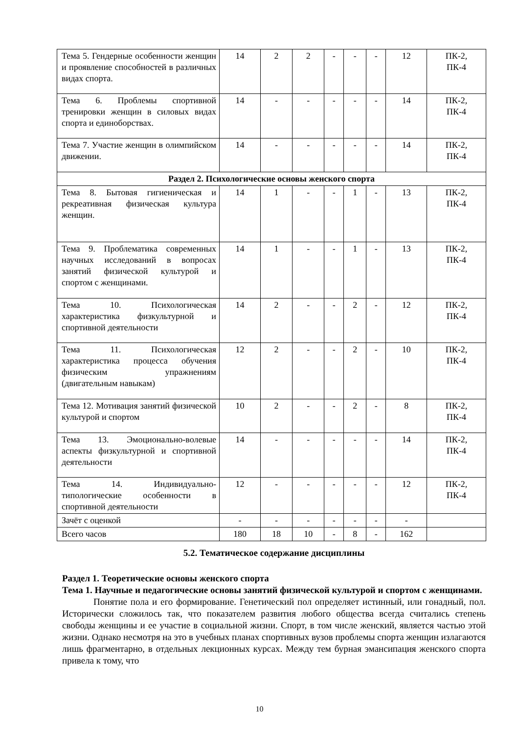| Тема 5. Гендерные особенности женщин и проявление способностей в различных видах спорта. | 14 | 2 | 2 | - | - | - | 12 | ПК-2, ПК-4 |
| Тема 6. Проблемы спортивной тренировки женщин в силовых видах спорта и единоборствах. | 14 | - | - | - | - | - | 14 | ПК-2, ПК-4 |
| Тема 7. Участие женщин в олимпийском движении. | 14 | - | - | - | - | - | 14 | ПК-2, ПК-4 |
| Раздел 2. Психологические основы женского спорта | | | | | | | | |
| Тема 8. Бытовая гигиеническая и рекреативная физическая культура женщин. | 14 | 1 | - | - | 1 | - | 13 | ПК-2, ПК-4 |
| Тема 9. Проблематика современных научных исследований в вопросах занятий физической культурой и спортом с женщинами. | 14 | 1 | - | - | 1 | - | 13 | ПК-2, ПК-4 |
| Тема 10. Психологическая характеристика физкультурной и спортивной деятельности | 14 | 2 | - | - | 2 | - | 12 | ПК-2, ПК-4 |
| Тема 11. Психологическая характеристика процесса обучения физическим упражнениям (двигательным навыкам) | 12 | 2 | - | - | 2 | - | 10 | ПК-2, ПК-4 |
| Тема 12. Мотивация занятий физической культурой и спортом | 10 | 2 | - | - | 2 | - | 8 | ПК-2, ПК-4 |
| Тема 13. Эмоционально-волевые аспекты физкультурной и спортивной деятельности | 14 | - | - | - | - | - | 14 | ПК-2, ПК-4 |
| Тема 14. Индивидуально-типологические особенности в спортивной деятельности | 12 | - | - | - | - | - | 12 | ПК-2, ПК-4 |
| Зачёт с оценкой | - | - | - | - | - | - | - | |
| Всего часов | 180 | 18 | 10 | - | 8 | - | 162 | |
5.2. Тематическое содержание дисциплины
Раздел 1. Теоретические основы женского спорта
Тема 1. Научные и педагогические основы занятий физической культурой и спортом с женщинами.
Понятие пола и его формирование. Генетический пол определяет истинный, или гонадный, пол. Исторически сложилось так, что показателем развития любого общества всегда считались степень свободы женщины и ее участие в социальной жизни. Спорт, в том числе женский, является частью этой жизни. Однако несмотря на это в учебных планах спортивных вузов проблемы спорта женщин излагаются лишь фрагментарно, в отдельных лекционных курсах. Между тем бурная эмансипация женского спорта привела к тому, что
10